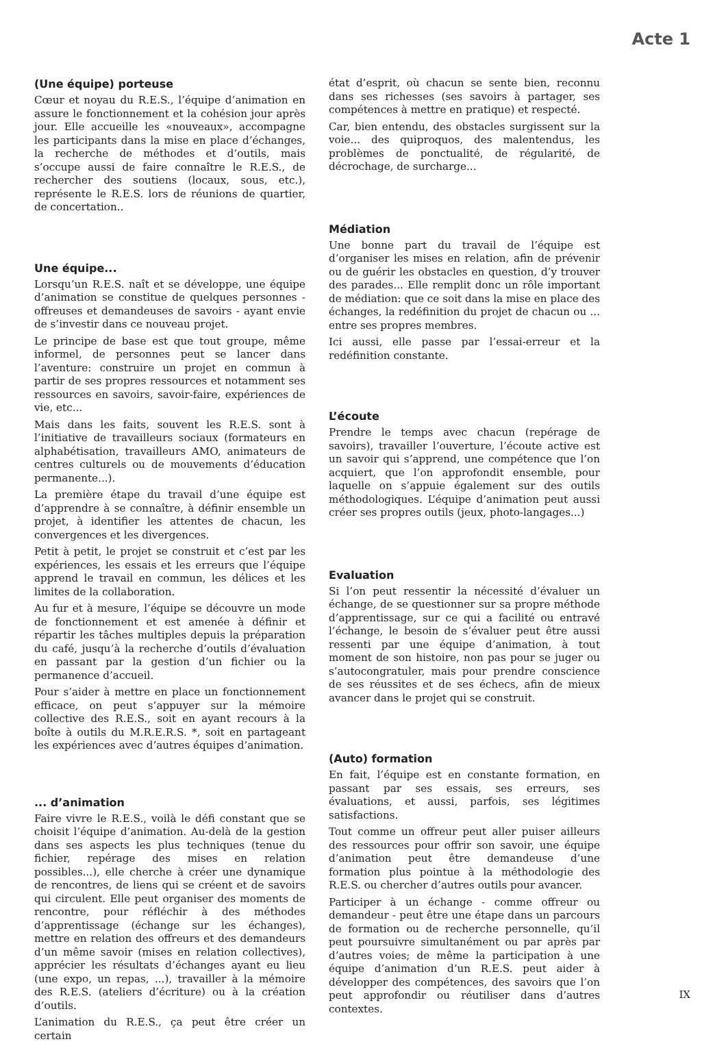Acte 1
(Une équipe) porteuse
Cœur et noyau du R.E.S., l’équipe d’animation en assure le fonctionnement et la cohésion jour après jour. Elle accueille les «nouveaux», accompagne les participants dans la mise en place d’échanges, la recherche de méthodes et d’outils, mais s’occupe aussi de faire connaître le R.E.S., de rechercher des soutiens (locaux, sous, etc.), représente le R.E.S. lors de réunions de quartier, de concertation..
Une équipe...
Lorsqu’un R.E.S. naît et se développe, une équipe d’animation se constitue de quelques personnes - offreuses et demandeuses de savoirs - ayant envie de s’investir dans ce nouveau projet.
Le principe de base est que tout groupe, même informel, de personnes peut se lancer dans l’aventure: construire un projet en commun à partir de ses propres ressources et notamment ses ressources en savoirs, savoir-faire, expériences de vie, etc...
Mais dans les faits, souvent les R.E.S. sont à l’initiative de travailleurs sociaux (formateurs en alphabétisation, travailleurs AMO, animateurs de centres culturels ou de mouvements d’éducation permanente...).
La première étape du travail d’une équipe est d’apprendre à se connaître, à définir ensemble un projet, à identifier les attentes de chacun, les convergences et les divergences.
Petit à petit, le projet se construit et c’est par les expériences, les essais et les erreurs que l’équipe apprend le travail en commun, les délices et les limites de la collaboration.
Au fur et à mesure, l’équipe se découvre un mode de fonctionnement et est amenée à définir et répartir les tâches multiples depuis la préparation du café, jusqu’à la recherche d’outils d’évaluation en passant par la gestion d’un fichier ou la permanence d’accueil.
Pour s’aider à mettre en place un fonctionnement efficace, on peut s’appuyer sur la mémoire collective des R.E.S., soit en ayant recours à la boîte à outils du M.R.E.R.S. *, soit en partageant les expériences avec d’autres équipes d’animation.
... d’animation
Faire vivre le R.E.S., voilà le défi constant que se choisit l’équipe d’animation. Au-delà de la gestion dans ses aspects les plus techniques (tenue du fichier, repérage des mises en relation possibles...), elle cherche à créer une dynamique de rencontres, de liens qui se créent et de savoirs qui circulent. Elle peut organiser des moments de rencontre, pour réfléchir à des méthodes d’apprentissage (échange sur les échanges), mettre en relation des offreurs et des demandeurs d’un même savoir (mises en relation collectives), apprécier les résultats d’échanges ayant eu lieu (une expo, un repas, ...), travailler à la mémoire des R.E.S. (ateliers d’écriture) ou à la création d’outils.
L’animation du R.E.S., ça peut être créer un certain
état d’esprit, où chacun se sente bien, reconnu dans ses richesses (ses savoirs à partager, ses compétences à mettre en pratique) et respecté.
Car, bien entendu, des obstacles surgissent sur la voie... des quiproquos, des malentendus, les problèmes de ponctualité, de régularité, de décrochage, de surcharge...
Médiation
Une bonne part du travail de l’équipe est d’organiser les mises en relation, afin de prévenir ou de guérir les obstacles en question, d’y trouver des parades... Elle remplit donc un rôle important de médiation: que ce soit dans la mise en place des échanges, la redéfinition du projet de chacun ou ... entre ses propres membres.
Ici aussi, elle passe par l’essai-erreur et la redéfinition constante.
L’écoute
Prendre le temps avec chacun (repérage de savoirs), travailler l’ouverture, l’écoute active est un savoir qui s’apprend, une compétence que l’on acquiert, que l’on approfondit ensemble, pour laquelle on s’appuie également sur des outils méthodologiques. L’équipe d’animation peut aussi créer ses propres outils (jeux, photo-langages...)
Evaluation
Si l’on peut ressentir la nécessité d’évaluer un échange, de se questionner sur sa propre méthode d’apprentissage, sur ce qui a facilité ou entravé l’échange, le besoin de s’évaluer peut être aussi ressenti par une équipe d’animation, à tout moment de son histoire, non pas pour se juger ou s’autocongratuler, mais pour prendre conscience de ses réussites et de ses échecs, afin de mieux avancer dans le projet qui se construit.
(Auto) formation
En fait, l’équipe est en constante formation, en passant par ses essais, ses erreurs, ses évaluations, et aussi, parfois, ses légitimes satisfactions.
Tout comme un offreur peut aller puiser ailleurs des ressources pour offrir son savoir, une équipe d’animation peut être demandeuse d’une formation plus pointue à la méthodologie des R.E.S. ou chercher d’autres outils pour avancer.
Participer à un échange - comme offreur ou demandeur - peut être une étape dans un parcours de formation ou de recherche personnelle, qu’il peut poursuivre simultanément ou par après par d’autres voies; de même la participation à une équipe d’animation d’un R.E.S. peut aider à développer des compétences, des savoirs que l’on peut approfondir ou réutiliser dans d’autres contextes.
IX